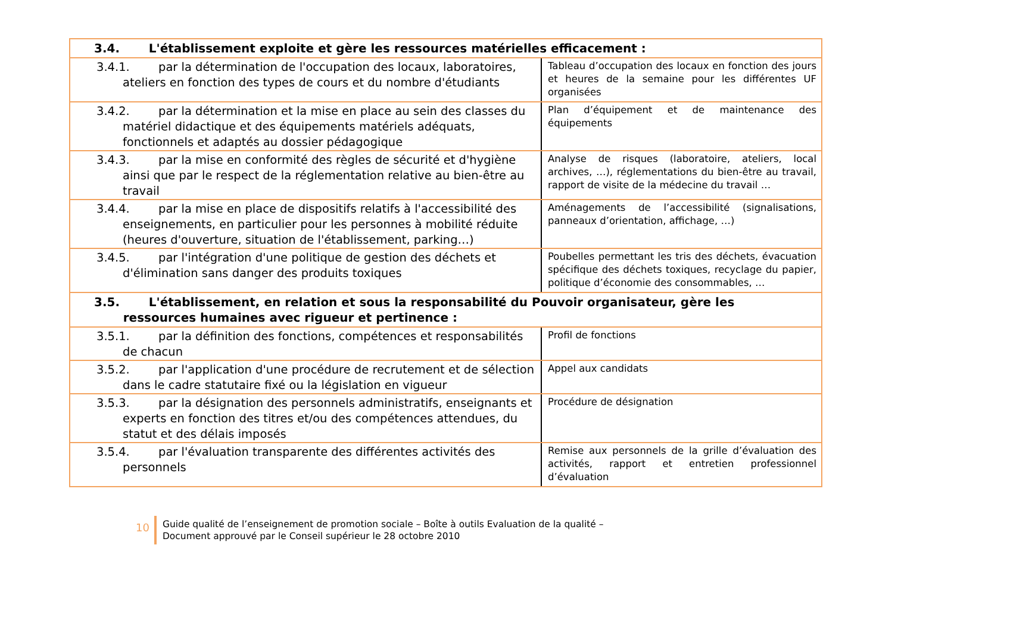| 3.4. L'établissement exploite et gère les ressources matérielles efficacement : | |
| 3.4.1. par la détermination de l'occupation des locaux, laboratoires, ateliers en fonction des types de cours et du nombre d'étudiants | Tableau d’occupation des locaux en fonction des jours et heures de la semaine pour les différentes UF organisées |
| 3.4.2. par la détermination et la mise en place au sein des classes du matériel didactique et des équipements matériels adéquats, fonctionnels et adaptés au dossier pédagogique | Plan d’équipement et de maintenance des équipements |
| 3.4.3. par la mise en conformité des règles de sécurité et d'hygiène ainsi que par le respect de la réglementation relative au bien-être au travail | Analyse de risques (laboratoire, ateliers, local archives, …), réglementations du bien-être au travail, rapport de visite de la médecine du travail … |
| 3.4.4. par la mise en place de dispositifs relatifs à l'accessibilité des enseignements, en particulier pour les personnes à mobilité réduite (heures d'ouverture, situation de l'établissement, parking…) | Aménagements de l’accessibilité (signalisations, panneaux d’orientation, affichage, …) |
| 3.4.5. par l'intégration d'une politique de gestion des déchets et d'élimination sans danger des produits toxiques | Poubelles permettant les tris des déchets, évacuation spécifique des déchets toxiques, recyclage du papier, politique d’économie des consommables, … |
| 3.5. L'établissement, en relation et sous la responsabilité du Pouvoir organisateur, gère les ressources humaines avec rigueur et pertinence : | |
| 3.5.1. par la définition des fonctions, compétences et responsabilités de chacun | Profil de fonctions |
| 3.5.2. par l'application d'une procédure de recrutement et de sélection dans le cadre statutaire fixé ou la législation en vigueur | Appel aux candidats |
| 3.5.3. par la désignation des personnels administratifs, enseignants et experts en fonction des titres et/ou des compétences attendues, du statut et des délais imposés | Procédure de désignation |
| 3.5.4. par l'évaluation transparente des différentes activités des personnels | Remise aux personnels de la grille d’évaluation des activités, rapport et entretien professionnel d’évaluation |
10
Guide qualité de l’enseignement de promotion sociale – Boîte à outils Evaluation de la qualité –
Document approuvé par le Conseil supérieur le 28 octobre 2010